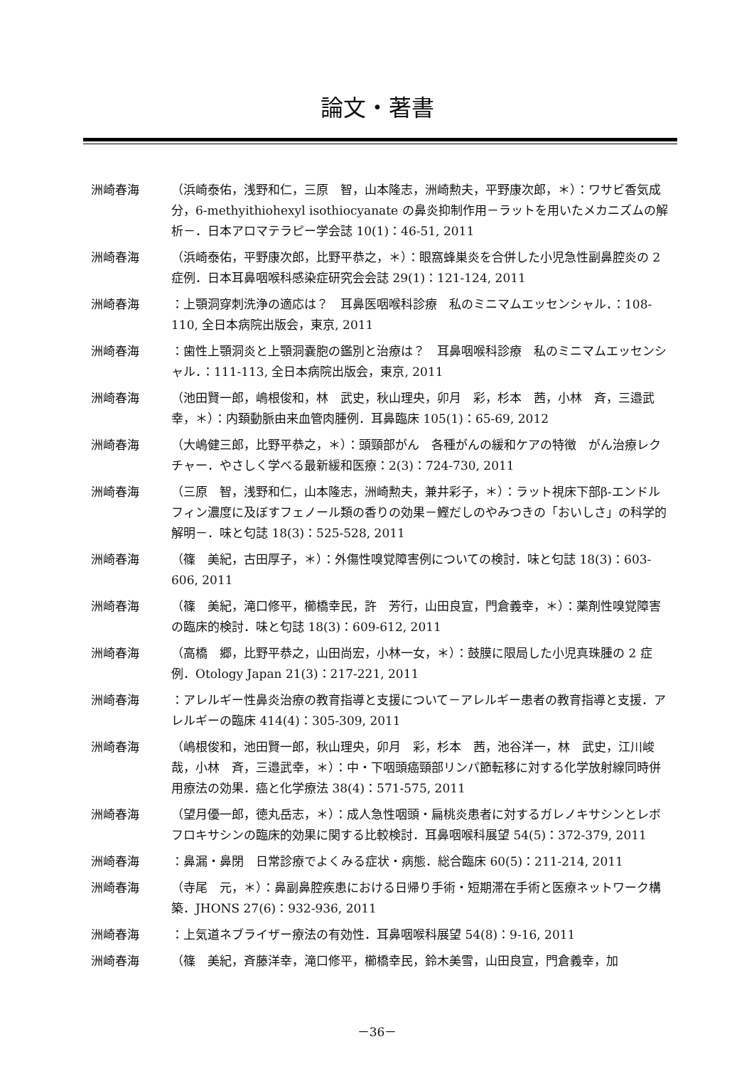論文・著書
洲崎春海 （浜崎泰佑，浅野和仁，三原　智，山本隆志，洲崎勲夫，平野康次郎，＊）：ワサビ香気成分，6-methyithiohexyl isothiocyanate の鼻炎抑制作用－ラットを用いたメカニズムの解析－．日本アロマテラピー学会誌 10(1)：46-51, 2011
洲崎春海 （浜崎泰佑，平野康次郎，比野平恭之，＊）：眼窩蜂巣炎を合併した小児急性副鼻腔炎の 2 症例．日本耳鼻咽喉科感染症研究会会誌 29(1)：121-124, 2011
洲崎春海 ：上顎洞穿刺洗浄の適応は？　耳鼻医咽喉科診療　私のミニマムエッセンシャル．：108-110, 全日本病院出版会，東京, 2011
洲崎春海 ：歯性上顎洞炎と上顎洞嚢胞の鑑別と治療は？　耳鼻咽喉科診療　私のミニマムエッセンシャル．：111-113, 全日本病院出版会，東京, 2011
洲崎春海 （池田賢一郎，嶋根俊和，林　武史，秋山理央，卯月　彩，杉本　茜，小林　斉，三邉武幸，＊）：内頚動脈由来血管肉腫例．耳鼻臨床 105(1)：65-69, 2012
洲崎春海 （大嶋健三郎，比野平恭之，＊）：頭頸部がん　各種がんの緩和ケアの特徴　がん治療レクチャー．やさしく学べる最新緩和医療：2(3)：724-730, 2011
洲崎春海 （三原　智，浅野和仁，山本隆志，洲崎勲夫，兼井彩子，＊）：ラット視床下部β-エンドルフィン濃度に及ぼすフェノール類の香りの効果－鰹だしのやみつきの「おいしさ」の科学的解明－．味と匂誌 18(3)：525-528, 2011
洲崎春海 （篠　美紀，古田厚子，＊）：外傷性嗅覚障害例についての検討．味と匂誌 18(3)：603-606, 2011
洲崎春海 （篠　美紀，滝口修平，櫛橋幸民，許　芳行，山田良宣，門倉義幸，＊）：薬剤性嗅覚障害の臨床的検討．味と匂誌 18(3)：609-612, 2011
洲崎春海 （高橋　郷，比野平恭之，山田尚宏，小林一女，＊）：鼓膜に限局した小児真珠腫の 2 症例．Otology Japan 21(3)：217-221, 2011
洲崎春海 ：アレルギー性鼻炎治療の教育指導と支援について－アレルギー患者の教育指導と支援．アレルギーの臨床 414(4)：305-309, 2011
洲崎春海 （嶋根俊和，池田賢一郎，秋山理央，卯月　彩，杉本　茜，池谷洋一，林　武史，江川峻哉，小林　斉，三邉武幸，＊）：中・下咽頭癌頸部リンパ節転移に対する化学放射線同時併用療法の効果．癌と化学療法 38(4)：571-575, 2011
洲崎春海 （望月優一郎，徳丸岳志，＊）：成人急性咽頭・扁桃炎患者に対するガレノキサシンとレボフロキサシンの臨床的効果に関する比較検討．耳鼻咽喉科展望 54(5)：372-379, 2011
洲崎春海 ：鼻漏・鼻閉　日常診療でよくみる症状・病態．総合臨床 60(5)：211-214, 2011
洲崎春海 （寺尾　元，＊）：鼻副鼻腔疾患における日帰り手術・短期滞在手術と医療ネットワーク構築．JHONS 27(6)：932-936, 2011
洲崎春海 ：上気道ネブライザー療法の有効性．耳鼻咽喉科展望 54(8)：9-16, 2011
洲崎春海 （篠　美紀，斉藤洋幸，滝口修平，櫛橋幸民，鈴木美雪，山田良宣，門倉義幸，加
－36－